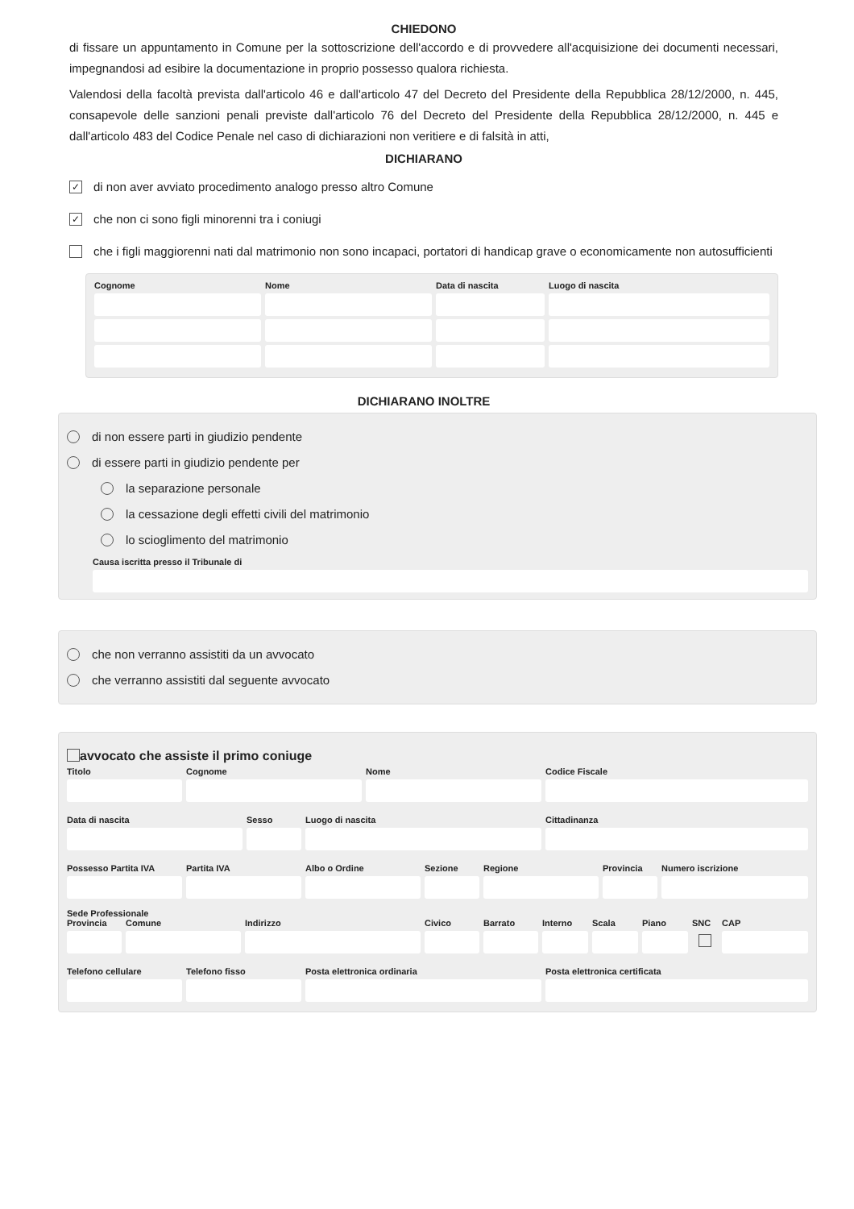CHIEDONO
di fissare un appuntamento in Comune per la sottoscrizione dell'accordo e di provvedere all'acquisizione dei documenti necessari, impegnandosi ad esibire la documentazione in proprio possesso qualora richiesta.
Valendosi della facoltà prevista dall'articolo 46 e dall'articolo 47 del Decreto del Presidente della Repubblica 28/12/2000, n. 445, consapevole delle sanzioni penali previste dall'articolo 76 del Decreto del Presidente della Repubblica 28/12/2000, n. 445 e dall'articolo 483 del Codice Penale nel caso di dichiarazioni non veritiere e di falsità in atti,
DICHIARANO
✓
di non aver avviato procedimento analogo presso altro Comune
✓
che non ci sono figli minorenni tra i coniugi
che i figli maggiorenni nati dal matrimonio non sono incapaci, portatori di handicap grave o economicamente non autosufficienti
Cognome Nome Data di nascita
Luogo di nascita
DICHIARANO INOLTRE
di non essere parti in giudizio pendente
di essere parti in giudizio pendente per
la separazione personale
la cessazione degli effetti civili del matrimonio
lo scioglimento del matrimonio
Causa iscritta presso il Tribunale di
che non verranno assistiti da un avvocato
che verranno assistiti dal seguente avvocato
avvocato che assiste il primo coniuge
Titolo Cognome Nome Codice Fiscale
Data di nascita Sesso Luogo di nascita Cittadinanza
Possesso Partita IVA
Partita IVA Albo o Ordine Sezione Regione Provincia
Numero iscrizione
Sede Professionale
Provincia
Comune Indirizzo Civico Barrato Interno
Scala Piano SNC CAP
Telefono cellulare
Telefono fisso Posta elettronica ordinaria Posta elettronica certificata